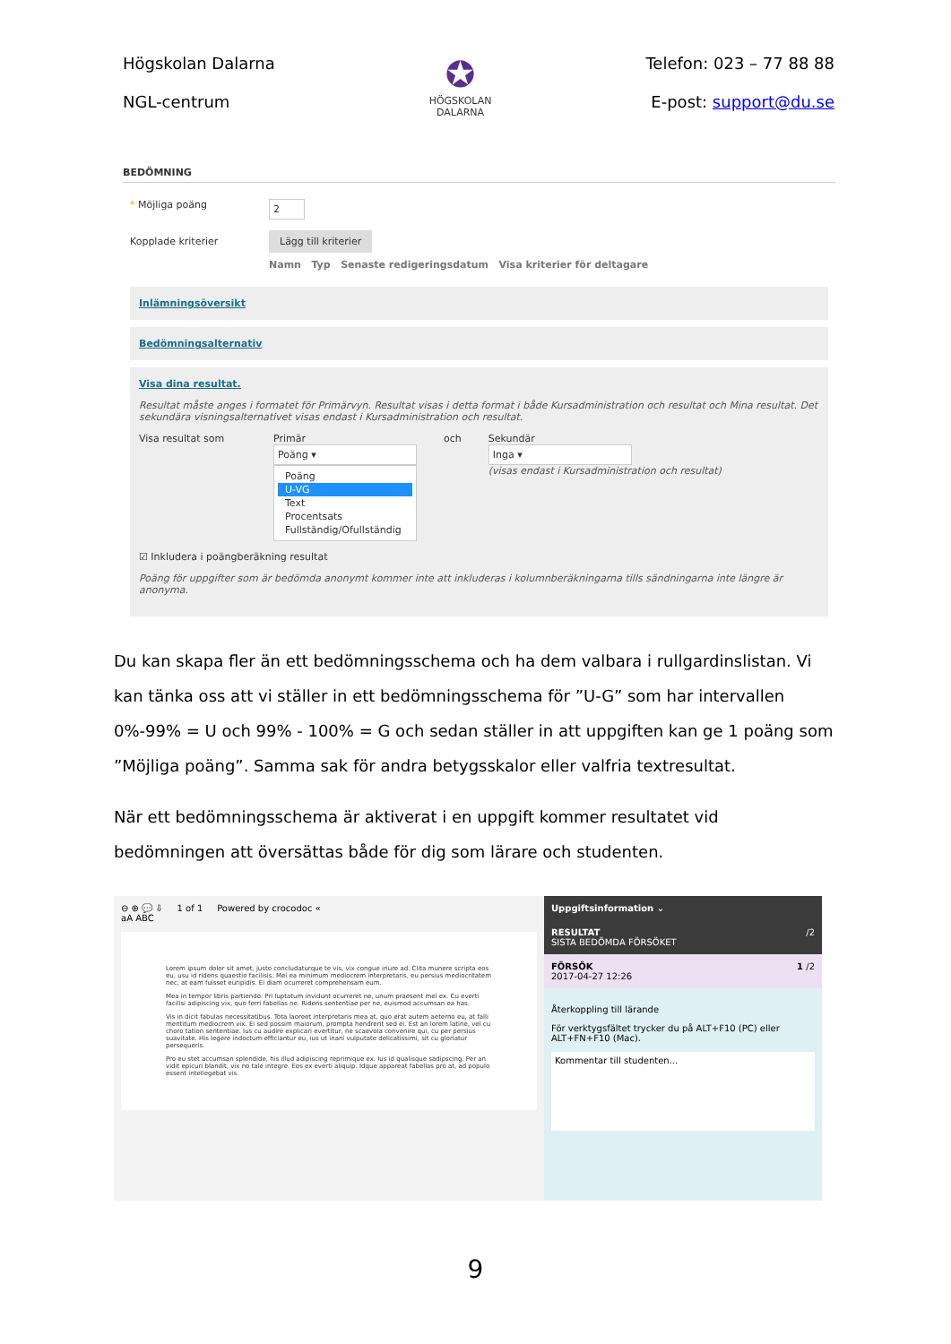Högskolan Dalarna
NGL-centrum
✪
HÖGSKOLAN
DALARNA
Telefon: 023 – 77 88 88
E-post: support@du.se
BEDÖMNING
* Möjliga poäng
2
Kopplade kriterier
Lägg till kriterier
Namn Typ Senaste redigeringsdatum Visa kriterier för deltagare
Inlämningsöversikt
Bedömningsalternativ
Visa dina resultat.
Resultat måste anges i formatet för Primärvyn. Resultat visas i detta format i både Kursadministration och resultat och Mina resultat. Det sekundära visningsalternativet visas endast i Kursadministration och resultat.
Visa resultat som Primär
Poäng ▾
Poäng
U-VG
Text
Procentsats
Fullständig/Ofullständig
och Sekundär
Inga ▾
(visas endast i Kursadministration och resultat)
☑ Inkludera i poängberäkning resultat
Poäng för uppgifter som är bedömda anonymt kommer inte att inkluderas i kolumnberäkningarna tills sändningarna inte längre är anonyma.
Du kan skapa fler än ett bedömningsschema och ha dem valbara i rullgardinslistan. Vi kan tänka oss att vi ställer in ett bedömningsschema för ”U-G” som har intervallen 0%-99% = U och 99% - 100% = G och sedan ställer in att uppgiften kan ge 1 poäng som ”Möjliga poäng”. Samma sak för andra betygsskalor eller valfria textresultat.
När ett bedömningsschema är aktiverat i en uppgift kommer resultatet vid bedömningen att översättas både för dig som lärare och studenten.
⊖ ⊕ 💬 ⇩ 1 of 1 Powered by crocodoc «
aA ABC
Lorem ipsum dolor sit amet, justo concludaturque te vis, vix congue iriure ad. Clita munere scripta eos eu, usu id ridens quaestio facilisis. Mei ea minimum mediocrem interpretaris, eu persius mediocritatem nec, at eam fuisset euripidis. Ei diam ocurreret comprehensam eum.
Mea in tempor libris partiendo. Pri luptatum invidunt ocurreret ne, unum praesent mel ex. Cu everti facilisi adipiscing vix, quo ferri fabellas ne. Ridens sententiae per ne, euismod accumsan ea has.
Vis in dicit fabulas necessitatibus. Tota laoreet interpretaris mea at, quo erat autem aeterno eu, at falli mentitum mediocrem vix. Ei sed possim maiorum, prompta hendrerit sed ei. Est an lorem latine, vel cu choro tation sententiae. Ius cu audire explicari evertitur, ne scaevola convenire qui, cu per persius suavitate. His legere indoctum efficiantur eu, ius ut inani vulputate delicatissimi, sit cu gloriatur persequeris.
Pro eu stet accumsan splendide, his illud adipiscing reprimique ex. Ius id qualisque sadipscing. Per an vidit epicuri blandit, vix no tale integre. Eos ex everti aliquip. Idque appareat fabellas pro at, ad populo essent intellegebat vis.
Uppgiftsinformation ⌄
RESULTAT /2
SISTA BEDÖMDA FÖRSÖKET
FÖRSÖK 1 /2
2017-04-27 12:26
Återkoppling till lärande
För verktygsfältet trycker du på ALT+F10 (PC) eller ALT+FN+F10 (Mac).
Kommentar till studenten...
9